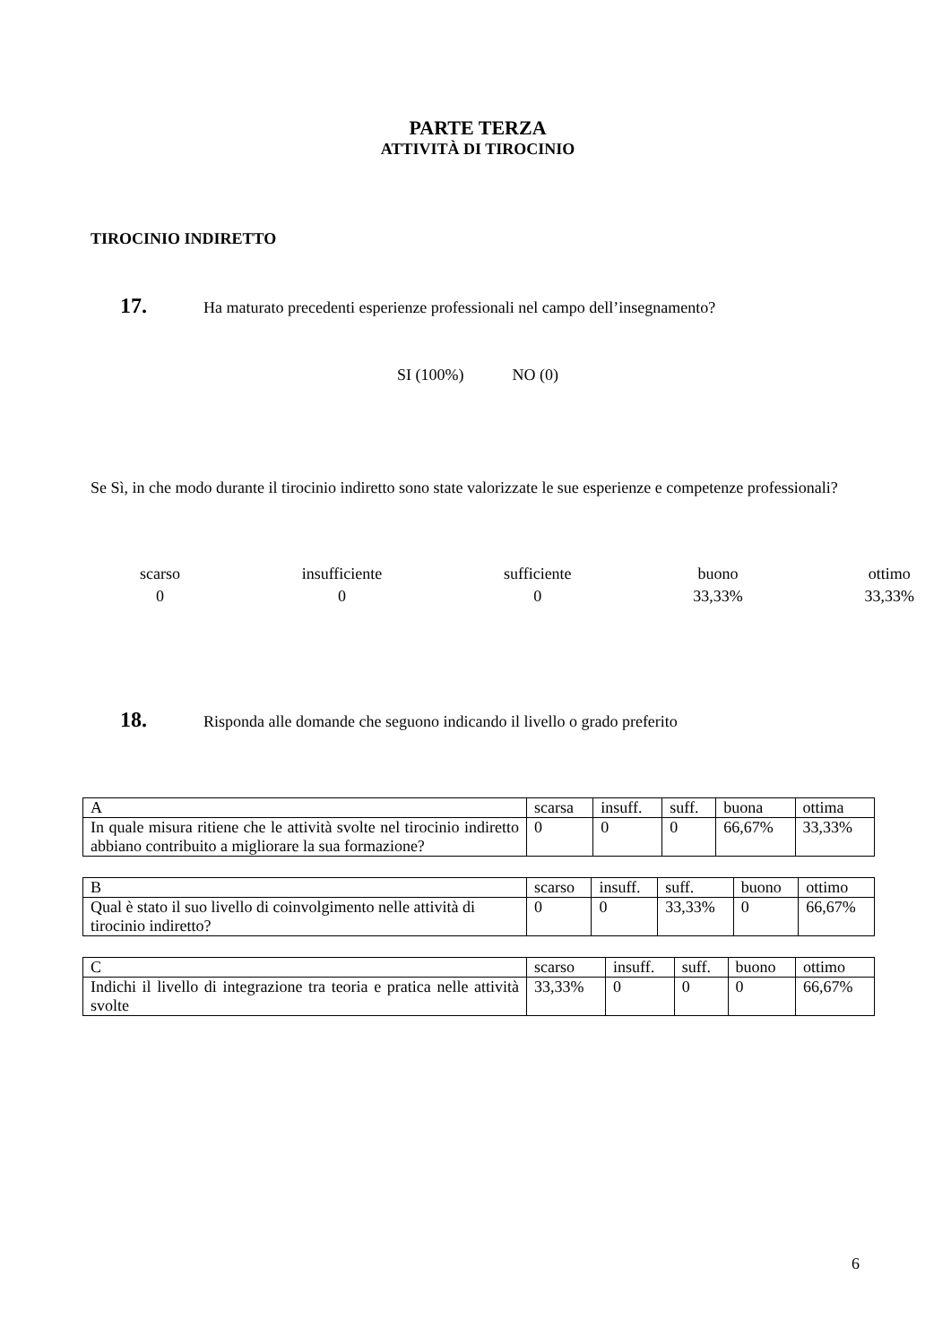PARTE TERZA
ATTIVITÀ DI TIROCINIO
TIROCINIO INDIRETTO
17. Ha maturato precedenti esperienze professionali nel campo dell’insegnamento?
SI (100%) NO (0)
Se Sì, in che modo durante il tirocinio indiretto sono state valorizzate le sue esperienze e competenze professionali?
scarso
0
insufficiente
0
sufficiente
0
buono
33,33%
ottimo
33,33%
18. Risponda alle domande che seguono indicando il livello o grado preferito
| A | scarsa | insuff. | suff. | buona | ottima |
| In quale misura ritiene che le attività svolte nel tirocinio indiretto abbiano contribuito a migliorare la sua formazione? | 0 | 0 | 0 | 66,67% | 33,33% |
| B | scarso | insuff. | suff. | buono | ottimo |
| Qual è stato il suo livello di coinvolgimento nelle attività di tirocinio indiretto? | 0 | 0 | 33,33% | 0 | 66,67% |
| C | scarso | insuff. | suff. | buono | ottimo |
| Indichi il livello di integrazione tra teoria e pratica nelle attività svolte | 33,33% | 0 | 0 | 0 | 66,67% |
6